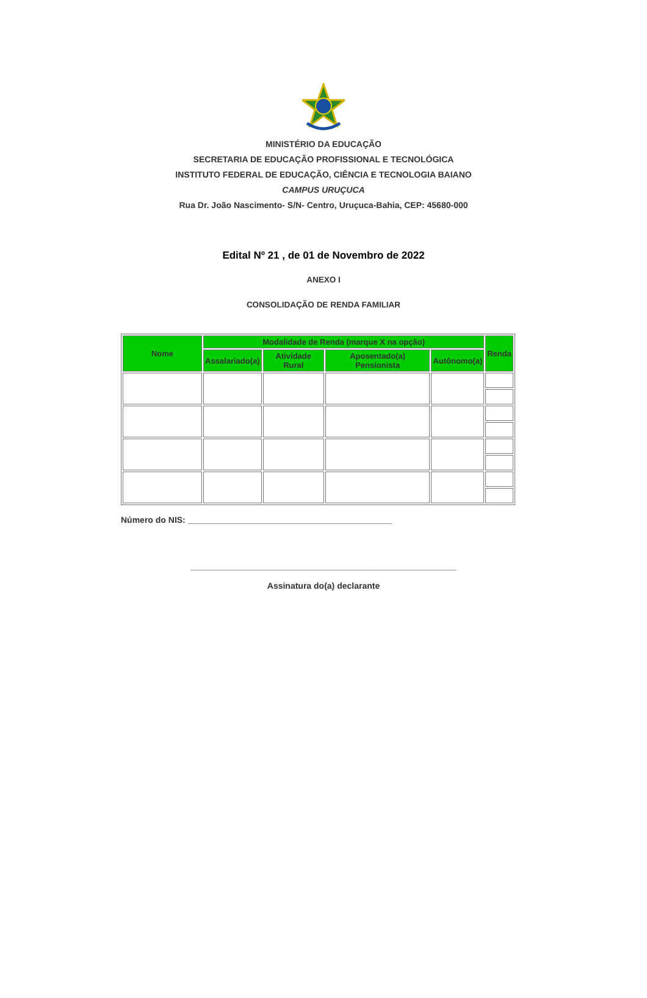MINISTÉRIO DA EDUCAÇÃO
SECRETARIA DE EDUCAÇÃO PROFISSIONAL E TECNOLÓGICA
INSTITUTO FEDERAL DE EDUCAÇÃO, CIÊNCIA E TECNOLOGIA BAIANO
CAMPUS URUÇUCA
Rua Dr. João Nascimento- S/N- Centro, Uruçuca-Bahia, CEP: 45680-000
Edital Nº 21 , de 01 de Novembro de 2022
ANEXO I
CONSOLIDAÇÃO DE RENDA FAMILIAR
| Nome | Modalidade de Renda (marque X na opção) | | | | Renda |
| --- | --- | --- | --- | --- | --- |
| | Assalariado(a) | Atividade Rural | Aposentado(a) Pensionista | Autônomo(a) | |
Número do NIS: ___________________________________________
________________________________________________________
Assinatura do(a) declarante